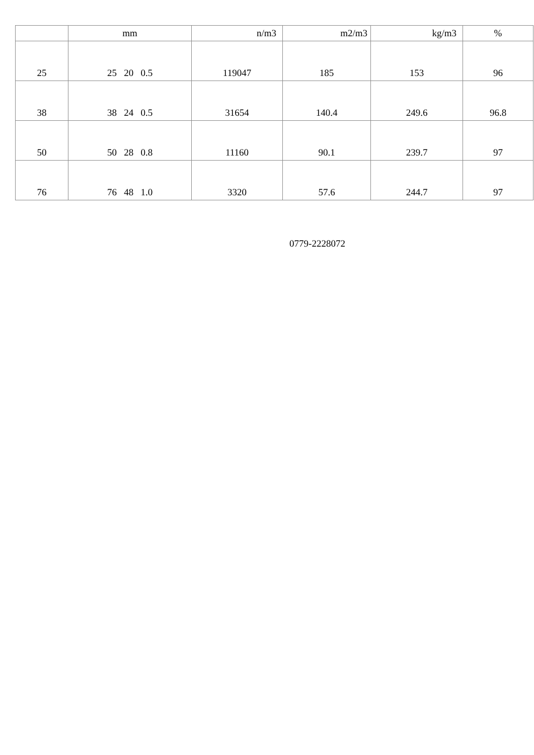| | mm | n/m3 | m2/m3 | kg/m3 | % |
| --- | --- | --- | --- | --- | --- |
| 25 | 25 20 0.5 | 119047 | 185 | 153 | 96 |
| 38 | 38 24 0.5 | 31654 | 140.4 | 249.6 | 96.8 |
| 50 | 50 28 0.8 | 11160 | 90.1 | 239.7 | 97 |
| 76 | 76 48 1.0 | 3320 | 57.6 | 244.7 | 97 |
0779-2228072